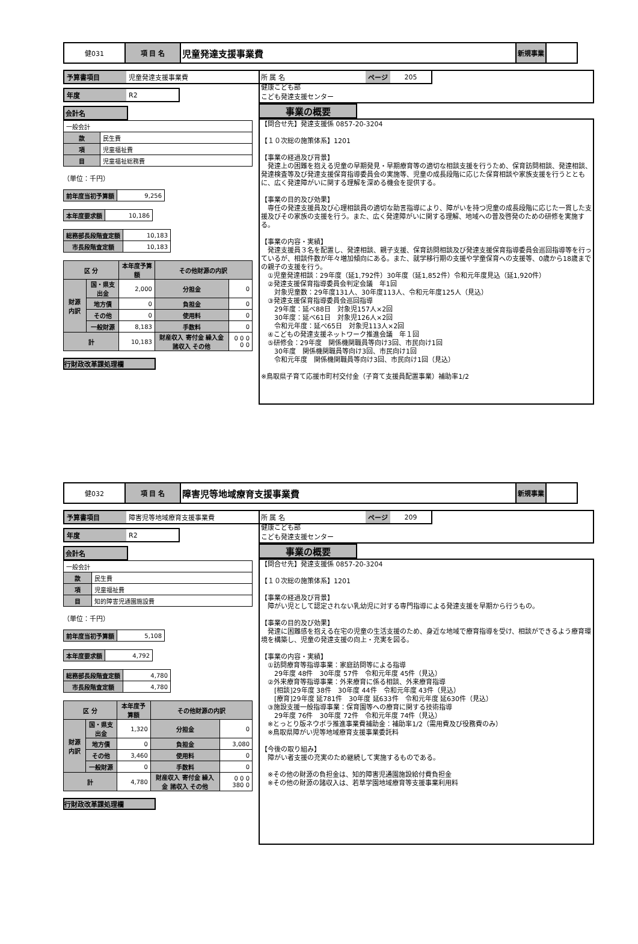健031 項 目 名
児童発達支援事業費
新規事業
予算書項目 児童発達支援事業費 ページ 205
年度 R2
会計名
| 一般会計 | |
| 款 | 民生費 |
| 項 | 児童福祉費 |
| 目 | 児童福祉総務費 |
（単位：千円）
| 前年度当初予算額 | 9,256 |
| 本年度要求額 | 10,186 |
| 総務部長段階査定額 | 10,183 |
| 市長段階査定額 | 10,183 |
| 区 分 | | 本年度予算額 | その他財源の内訳 | |
| --- | --- | --- | --- | --- |
| 財源内訳 | 国・県支出金 | 2,000 | 分担金 | 0 |
| | 地方債 | 0 | 負担金 | 0 |
| | その他 | 0 | 使用料 | 0 |
| | 一般財源 | 8,183 | 手数料 | 0 |
| 計 | | 10,183 | 財産収入 寄付金 繰入金 諸収入 その他 | 0 0 0 0 0 |
行財政改革課処理欄
所 属 名
健康こども部
こども発達支援センター
事業の概要
【問合せ先】発達支援係 0857-20-3204 【１０次総の施策体系】1201 【事業の経過及び背景】 　発達上の困難を抱える児童の早期発見・早期療育等の適切な相談支援を行うため、保育訪問相談、発達相談、発達検査等及び発達支援保育指導委員会の実施等、児童の成長段階に応じた保育相談や家族支援を行うとともに、広く発達障がいに関する理解を深める機会を提供する。 【事業の目的及び効果】 　専任の発達支援員及び心理相談員の適切な助言指導により、障がいを持つ児童の成長段階に応じた一貫した支援及びその家族の支援を行う。また、広く発達障がいに関する理解、地域への普及啓発のための研修を実施する。 【事業の内容・実績】 　発達支援員３名を配置し、発達相談、親子支援、保育訪問相談及び発達支援保育指導委員会巡回指導等を行っているが、相談件数が年々増加傾向にある。また、就学移行期の支援や学童保育への支援等、0歳から18歳までの親子の支援を行う。 　①児童発達相談：29年度（延1,792件）30年度（延1,852件）令和元年度見込（延1,920件） 　②発達支援保育指導委員会判定会議　年1回 　　対象児童数：29年度131人、30年度113人、令和元年度125人（見込） 　③発達支援保育指導委員会巡回指導 　　29年度：延べ88日　対象児157人×2回 　　30年度：延べ61日　対象児126人×2回 　　令和元年度：延べ65日　対象児113人×2回 　④こどもの発達支援ネットワーク推進会議　年１回 　⑤研修会：29年度　関係機関職員等向け3回、市民向け1回 　　30年度　関係機関職員等向け3回、市民向け1回 　　令和元年度　関係機関職員等向け3回、市民向け1回（見込） ※鳥取県子育て応援市町村交付金（子育て支援員配置事業）補助率1/2
健032 項 目 名
障害児等地域療育支援事業費
新規事業
予算書項目 障害児等地域療育支援事業費 ページ 209
年度 R2
会計名
| 一般会計 | |
| 款 | 民生費 |
| 項 | 児童福祉費 |
| 目 | 知的障害児通園施設費 |
（単位：千円）
| 前年度当初予算額 | 5,108 |
| 本年度要求額 | 4,792 |
| 総務部長段階査定額 | 4,780 |
| 市長段階査定額 | 4,780 |
| 区 分 | | 本年度予算額 | その他財源の内訳 | |
| --- | --- | --- | --- | --- |
| 財源内訳 | 国・県支出金 | 1,320 | 分担金 | 0 |
| | 地方債 | 0 | 負担金 | 3,080 |
| | その他 | 3,460 | 使用料 | 0 |
| | 一般財源 | 0 | 手数料 | 0 |
| 計 | | 4,780 | 財産収入 寄付金 繰入金 諸収入 その他 | 0 0 0 380 0 |
行財政改革課処理欄
所 属 名
健康こども部
こども発達支援センター
事業の概要
【問合せ先】発達支援係 0857-20-3204 【１０次総の施策体系】1201 【事業の経過及び背景】 　障がい児として認定されない乳幼児に対する専門指導による発達支援を早期から行うもの。 【事業の目的及び効果】 　発達に困難感を抱える在宅の児童の生活支援のため、身近な地域で療育指導を受け、相談ができるよう療育環境を構築し、児童の発達支援の向上・充実を図る。 【事業の内容・実績】 　①訪問療育等指導事業：家庭訪問等による指導 　　29年度 48件　30年度 57件　令和元年度 45件（見込） 　②外来療育等指導事業：外来療育に係る相談、外来療育指導 　　[相談]29年度 38件　30年度 44件　令和元年度 43件（見込） 　　[療育]29年度 延781件　30年度 延633件　令和元年度 延630件（見込） 　③施設支援一般指導事業：保育園等への療育に関する技術指導 　　29年度 76件　30年度 72件　令和元年度 74件（見込） 　※とっとり版ネウボラ推進事業費補助金：補助率1/2（需用費及び役務費のみ） 　※鳥取県障がい児等地域療育支援事業委託料 【今後の取り組み】 　障がい者支援の充実のため継続して実施するものである。 　※その他の財源の負担金は、知的障害児通園施設給付費負担金 　※その他の財源の諸収入は、若草学園地域療育等支援事業利用料